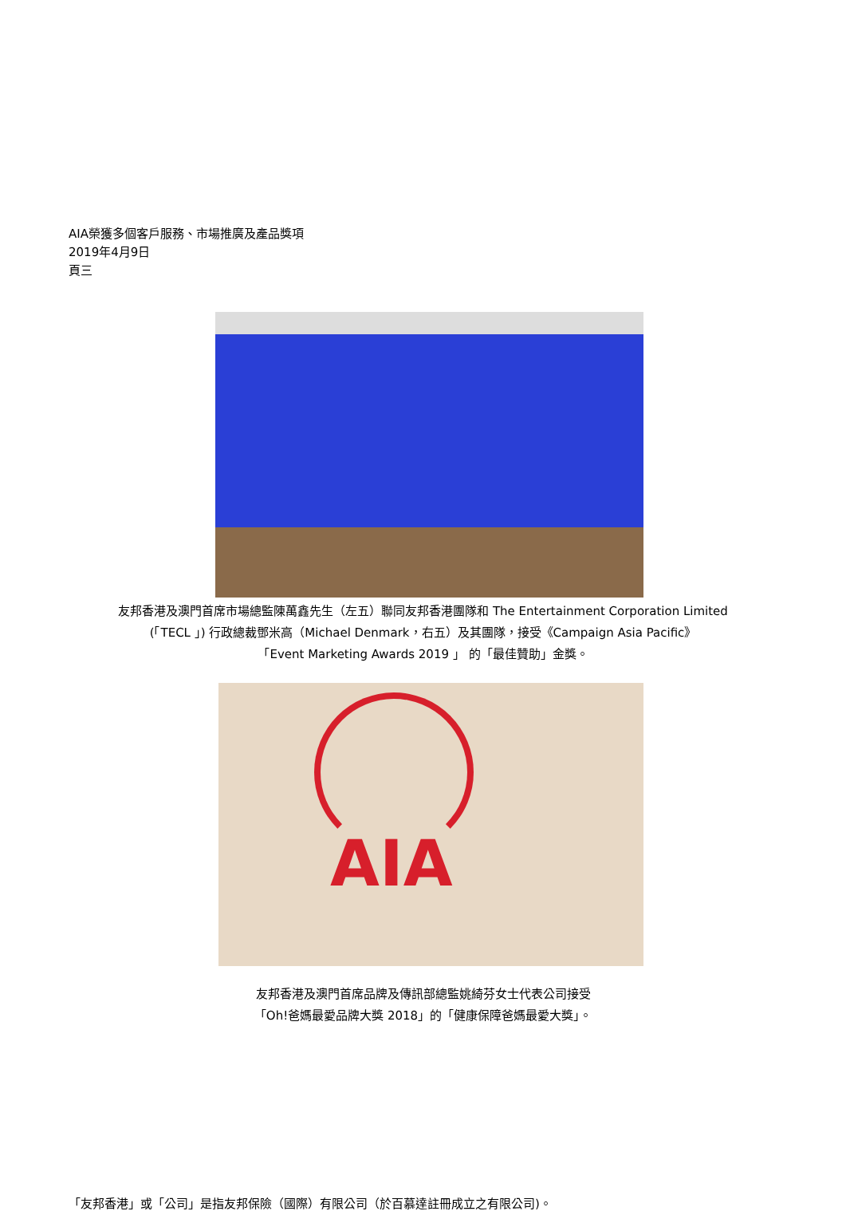AIA榮獲多個客戶服務、市場推廣及產品獎項
2019年4月9日
頁三
友邦香港及澳門首席市場總監陳萬鑫先生（左五）聯同友邦香港團隊和 The Entertainment Corporation Limited
(「TECL 」) 行政總裁鄧米高（Michael Denmark，右五）及其團隊，接受《Campaign Asia Pacific》
「Event Marketing Awards 2019 」 的「最佳贊助」金獎。
AIA
友邦香港及澳門首席品牌及傳訊部總監姚綺芬女士代表公司接受
「Oh!爸媽最愛品牌大獎 2018」的「健康保障爸媽最愛大獎」。
「友邦香港」或「公司」是指友邦保險（國際）有限公司（於百慕達註冊成立之有限公司)。